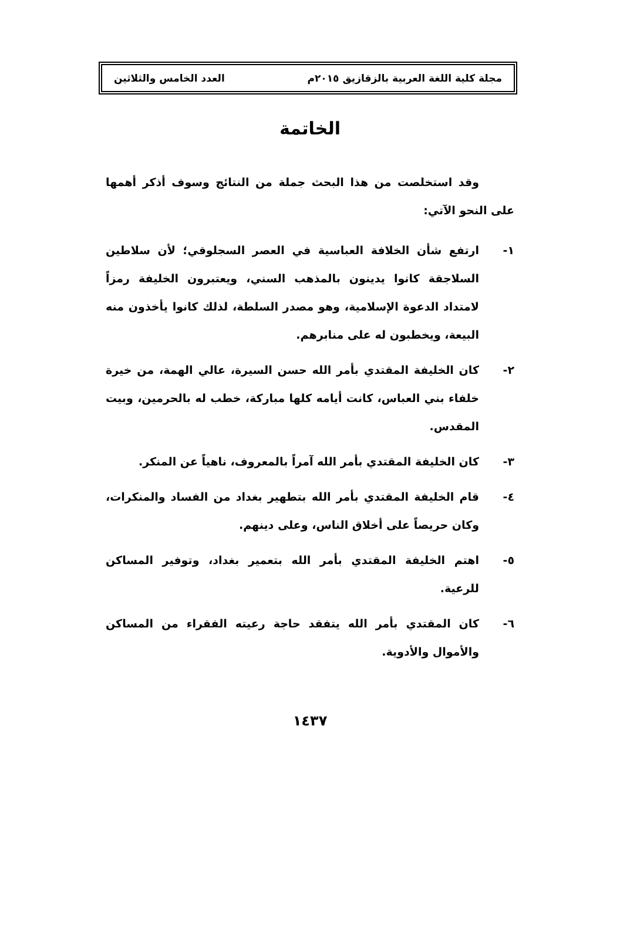مجلة كلية اللغة العربية بالزقازيق ٢٠١٥م العدد الخامس والثلاثين
الخاتمة
وقد استخلصت من هذا البحث جملة من النتائج وسوف أذكر أهمها على النحو الآتي:
١- ارتفع شأن الخلافة العباسية في العصر السجلوقي؛ لأن سلاطين السلاجقة كانوا يدينون بالمذهب السني، ويعتبرون الخليفة رمزاً لامتداد الدعوة الإسلامية، وهو مصدر السلطة، لذلك كانوا يأخذون منه البيعة، ويخطبون له على منابرهم.
٢- كان الخليفة المقتدي بأمر الله حسن السيرة، عالي الهمة، من خيرة خلفاء بني العباس، كانت أيامه كلها مباركة، خطب له بالحرمين، وبيت المقدس.
٣- كان الخليفة المقتدي بأمر الله آمراً بالمعروف، ناهياً عن المنكر.
٤- قام الخليفة المقتدي بأمر الله بتطهير بغداد من الفساد والمنكرات، وكان حريصاً على أخلاق الناس، وعلى دينهم.
٥- اهتم الخليفة المقتدي بأمر الله بتعمير بغداد، وتوفير المساكن للرعية.
٦- كان المقتدي بأمر الله يتفقد حاجة رعيته الفقراء من المساكن والأموال والأدوية.
١٤٣٧